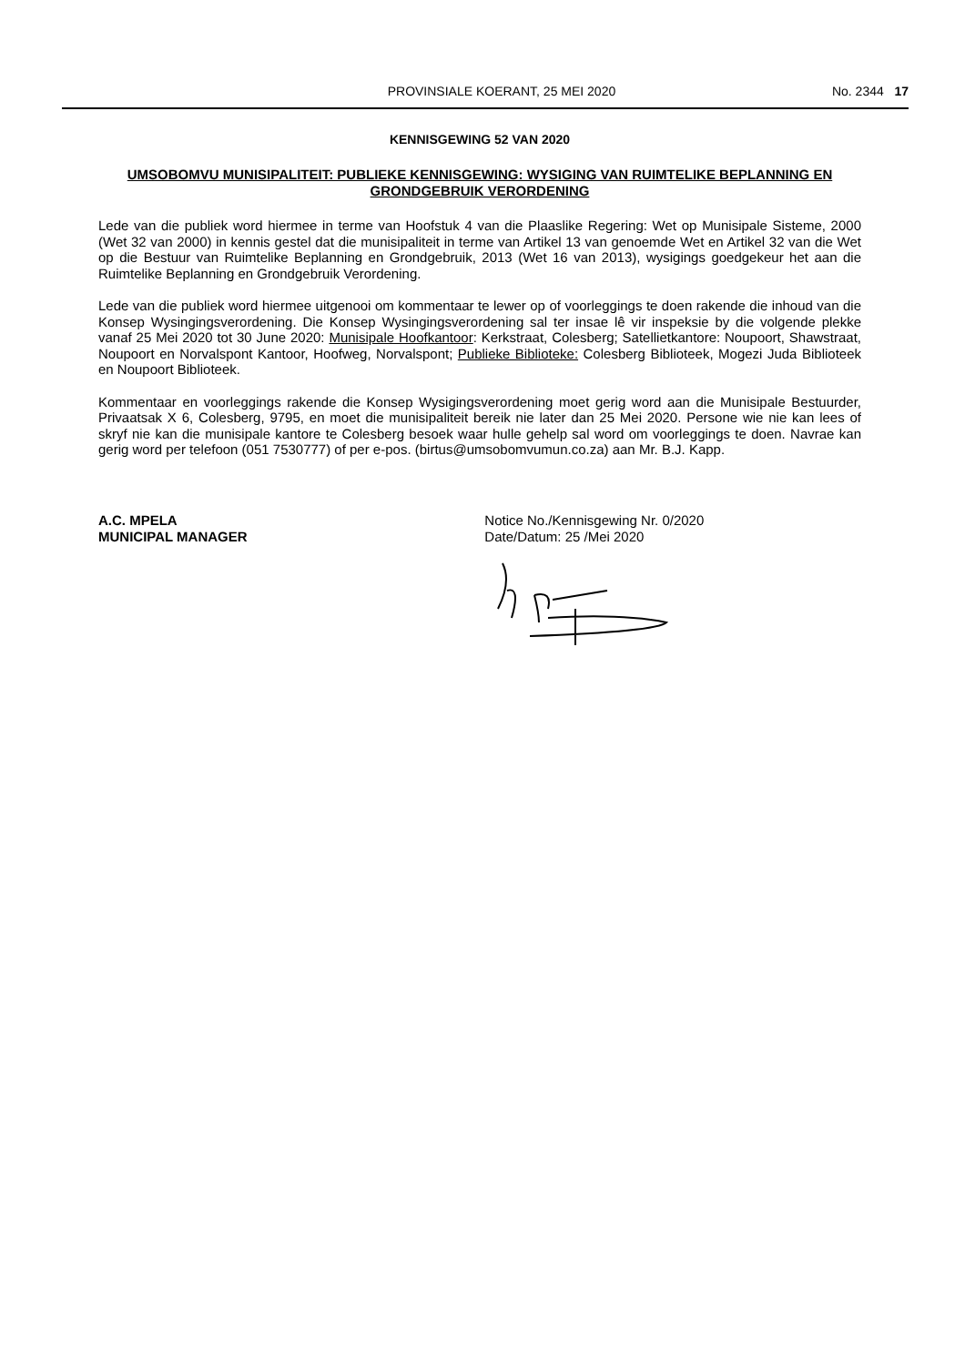PROVINSIALE KOERANT, 25 MEI 2020 No. 2344 17
KENNISGEWING 52 VAN 2020
UMSOBOMVU MUNISIPALITEIT: PUBLIEKE KENNISGEWING: WYSIGING VAN RUIMTELIKE BEPLANNING EN GRONDGEBRUIK VERORDENING
Lede van die publiek word hiermee in terme van Hoofstuk 4 van die Plaaslike Regering: Wet op Munisipale Sisteme, 2000 (Wet 32 van 2000) in kennis gestel dat die munisipaliteit in terme van Artikel 13 van genoemde Wet en Artikel 32 van die Wet op die Bestuur van Ruimtelike Beplanning en Grondgebruik, 2013 (Wet 16 van 2013), wysigings goedgekeur het aan die Ruimtelike Beplanning en Grondgebruik Verordening.
Lede van die publiek word hiermee uitgenooi om kommentaar te lewer op of voorleggings te doen rakende die inhoud van die Konsep Wysingingsverordening. Die Konsep Wysingingsverordening sal ter insae lê vir inspeksie by die volgende plekke vanaf 25 Mei 2020 tot 30 June 2020: Munisipale Hoofkantoor: Kerkstraat, Colesberg; Satellietkantore: Noupoort, Shawstraat, Noupoort en Norvalspont Kantoor, Hoofweg, Norvalspont; Publieke Biblioteke: Colesberg Biblioteek, Mogezi Juda Biblioteek en Noupoort Biblioteek.
Kommentaar en voorleggings rakende die Konsep Wysigingsverordening moet gerig word aan die Munisipale Bestuurder, Privaatsak X 6, Colesberg, 9795, en moet die munisipaliteit bereik nie later dan 25 Mei 2020. Persone wie nie kan lees of skryf nie kan die munisipale kantore te Colesberg besoek waar hulle gehelp sal word om voorleggings te doen. Navrae kan gerig word per telefoon (051 7530777) of per e-pos. (birtus@umsobomvumun.co.za) aan Mr. B.J. Kapp.
A.C. MPELA
MUNICIPAL MANAGER
Notice No./Kennisgewing Nr. 0/2020
Date/Datum: 25 /Mei 2020